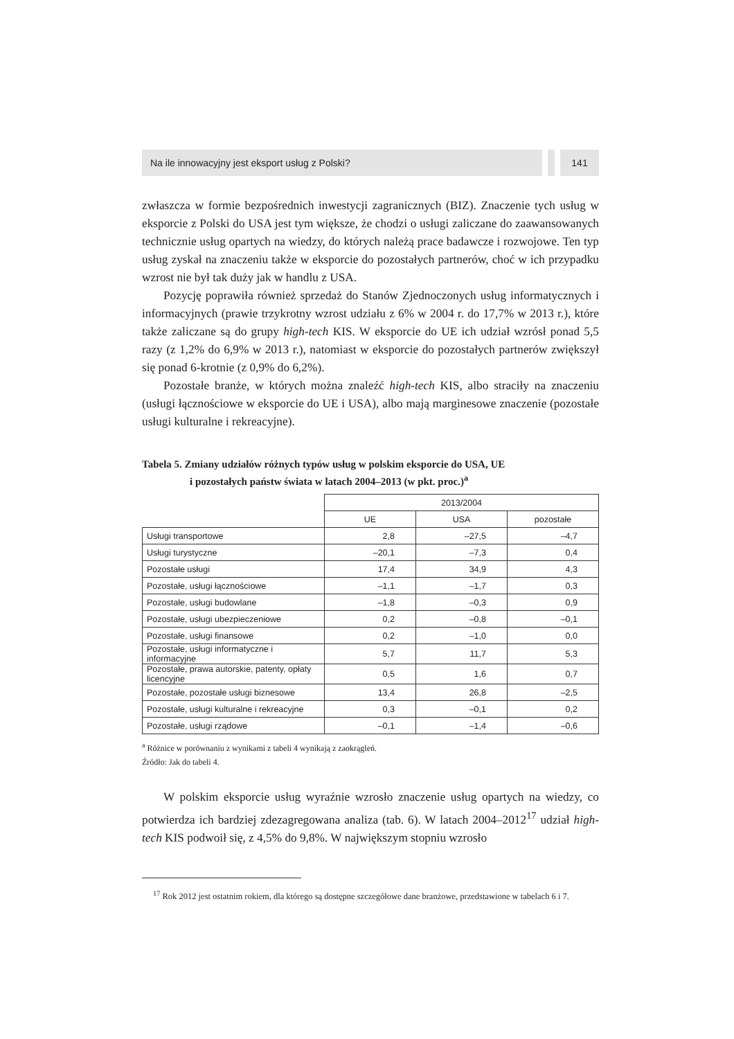Na ile innowacyjny jest eksport usług z Polski?
141
zwłaszcza w formie bezpośrednich inwestycji zagranicznych (BIZ). Znaczenie tych usług w eksporcie z Polski do USA jest tym większe, że chodzi o usługi zaliczane do zaawansowanych technicznie usług opartych na wiedzy, do których należą prace badawcze i rozwojowe. Ten typ usług zyskał na znaczeniu także w eksporcie do pozostałych partnerów, choć w ich przypadku wzrost nie był tak duży jak w handlu z USA.
Pozycję poprawiła również sprzedaż do Stanów Zjednoczonych usług informatycznych i informacyjnych (prawie trzykrotny wzrost udziału z 6% w 2004 r. do 17,7% w 2013 r.), które także zaliczane są do grupy high-tech KIS. W eksporcie do UE ich udział wzrósł ponad 5,5 razy (z 1,2% do 6,9% w 2013 r.), natomiast w eksporcie do pozostałych partnerów zwiększył się ponad 6-krotnie (z 0,9% do 6,2%).
Pozostałe branże, w których można znaleźć high-tech KIS, albo straciły na znaczeniu (usługi łącznościowe w eksporcie do UE i USA), albo mają marginesowe znaczenie (pozostałe usługi kulturalne i rekreacyjne).
Tabela 5. Zmiany udziałów różnych typów usług w polskim eksporcie do USA, UE
i pozostałych państw świata w latach 2004–2013 (w pkt. proc.)<sup>a</sup>
| | 2013/2004 | | |
| | UE | USA | pozostałe |
| Usługi transportowe | 2,8 | –27,5 | –4,7 |
| Usługi turystyczne | –20,1 | –7,3 | 0,4 |
| Pozostałe usługi | 17,4 | 34,9 | 4,3 |
| Pozostałe, usługi łącznościowe | –1,1 | –1,7 | 0,3 |
| Pozostałe, usługi budowlane | –1,8 | –0,3 | 0,9 |
| Pozostałe, usługi ubezpieczeniowe | 0,2 | –0,8 | –0,1 |
| Pozostałe, usługi finansowe | 0,2 | –1,0 | 0,0 |
| Pozostałe, usługi informatyczne i informacyjne | 5,7 | 11,7 | 5,3 |
| Pozostałe, prawa autorskie, patenty, opłaty licencyjne | 0,5 | 1,6 | 0,7 |
| Pozostałe, pozostałe usługi biznesowe | 13,4 | 26,8 | –2,5 |
| Pozostałe, usługi kulturalne i rekreacyjne | 0,3 | –0,1 | 0,2 |
| Pozostałe, usługi rządowe | –0,1 | –1,4 | –0,6 |
<sup>a</sup> Różnice w porównaniu z wynikami z tabeli 4 wynikają z zaokrągleń.
Źródło: Jak do tabeli 4.
W polskim eksporcie usług wyraźnie wzrosło znaczenie usług opartych na wiedzy, co potwierdza ich bardziej zdezagregowana analiza (tab. 6). W latach 2004–2012<sup>17</sup> udział high-tech KIS podwoił się, z 4,5% do 9,8%. W największym stopniu wzrosło
<sup>17</sup> Rok 2012 jest ostatnim rokiem, dla którego są dostępne szczegółowe dane branżowe, przedstawione w tabelach 6 i 7.